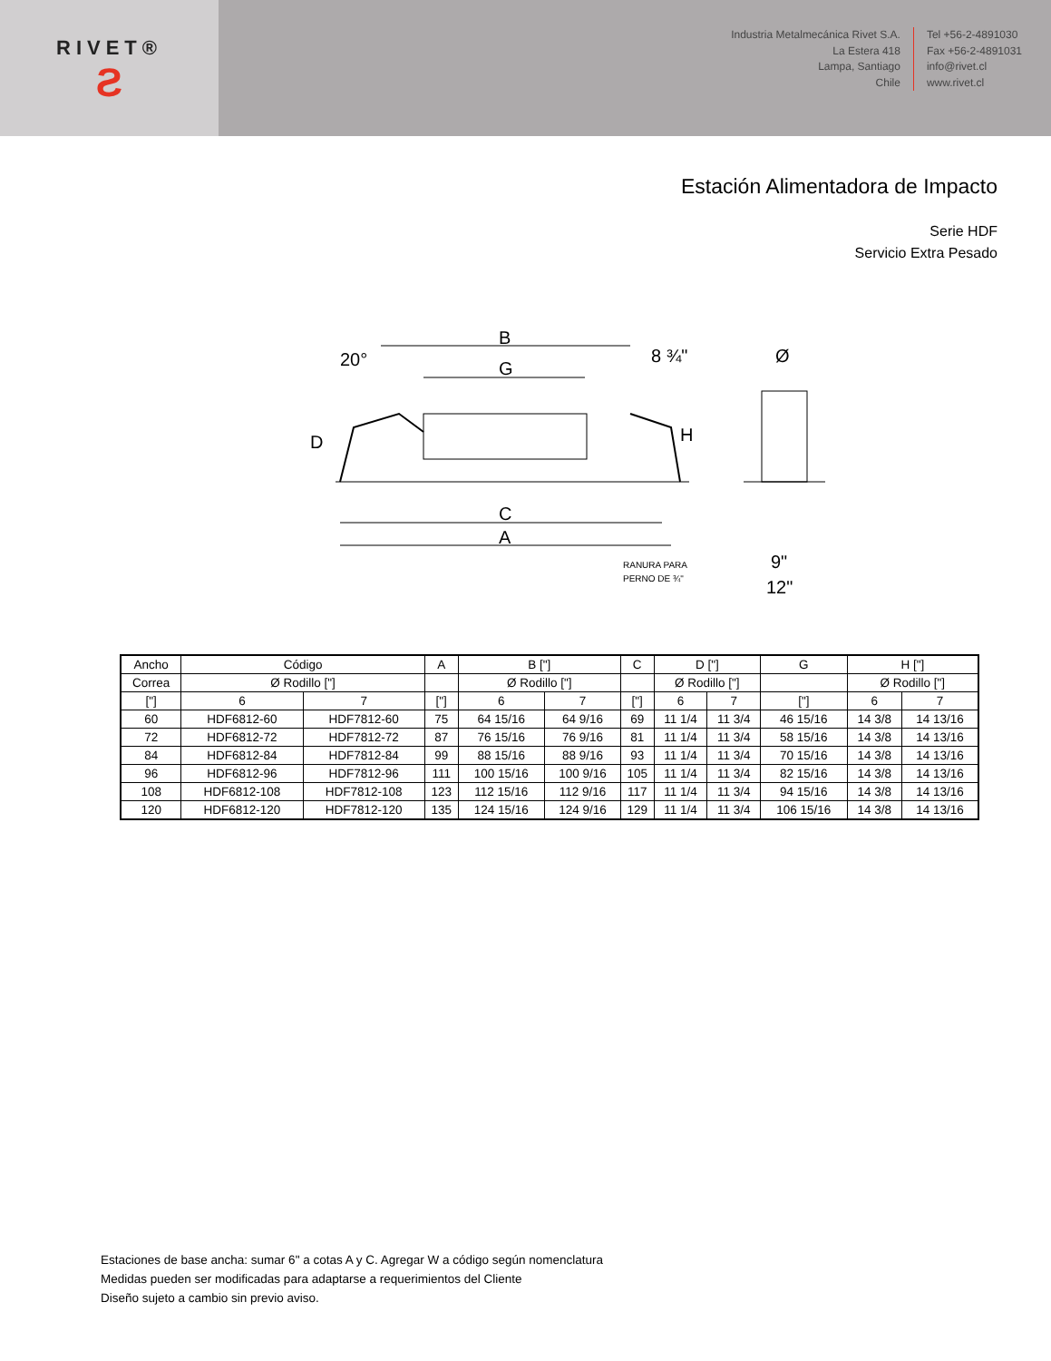RIVET®
Ƨ
Industria Metalmecánica Rivet S.A.
La Estera 418
Lampa, Santiago
Chile
Tel +56-2-4891030
Fax +56-2-4891031
info@rivet.cl
www.rivet.cl
Estación Alimentadora de Impacto
Serie HDF
Servicio Extra Pesado
B
20°
8 ¾"
G
D
H
C
A
RANURA PARA
PERNO DE ¾"
Ø
9"
12"
| Ancho | Código | | A | B ["] | | C | D ["] | | G | H ["] | |
| Correa | Ø Rodillo ["] | | | Ø Rodillo ["] | | | Ø Rodillo ["] | | | Ø Rodillo ["] | |
| ["] | 6 | 7 | ["] | 6 | 7 | ["] | 6 | 7 | ["] | 6 | 7 |
| 60 | HDF6812-60 | HDF7812-60 | 75 | 64 15/16 | 64 9/16 | 69 | 11 1/4 | 11 3/4 | 46 15/16 | 14 3/8 | 14 13/16 |
| 72 | HDF6812-72 | HDF7812-72 | 87 | 76 15/16 | 76 9/16 | 81 | 11 1/4 | 11 3/4 | 58 15/16 | 14 3/8 | 14 13/16 |
| 84 | HDF6812-84 | HDF7812-84 | 99 | 88 15/16 | 88 9/16 | 93 | 11 1/4 | 11 3/4 | 70 15/16 | 14 3/8 | 14 13/16 |
| 96 | HDF6812-96 | HDF7812-96 | 111 | 100 15/16 | 100 9/16 | 105 | 11 1/4 | 11 3/4 | 82 15/16 | 14 3/8 | 14 13/16 |
| 108 | HDF6812-108 | HDF7812-108 | 123 | 112 15/16 | 112 9/16 | 117 | 11 1/4 | 11 3/4 | 94 15/16 | 14 3/8 | 14 13/16 |
| 120 | HDF6812-120 | HDF7812-120 | 135 | 124 15/16 | 124 9/16 | 129 | 11 1/4 | 11 3/4 | 106 15/16 | 14 3/8 | 14 13/16 |
Estaciones de base ancha: sumar 6" a cotas A y C. Agregar W a código según nomenclatura
Medidas pueden ser modificadas para adaptarse a requerimientos del Cliente
Diseño sujeto a cambio sin previo aviso.